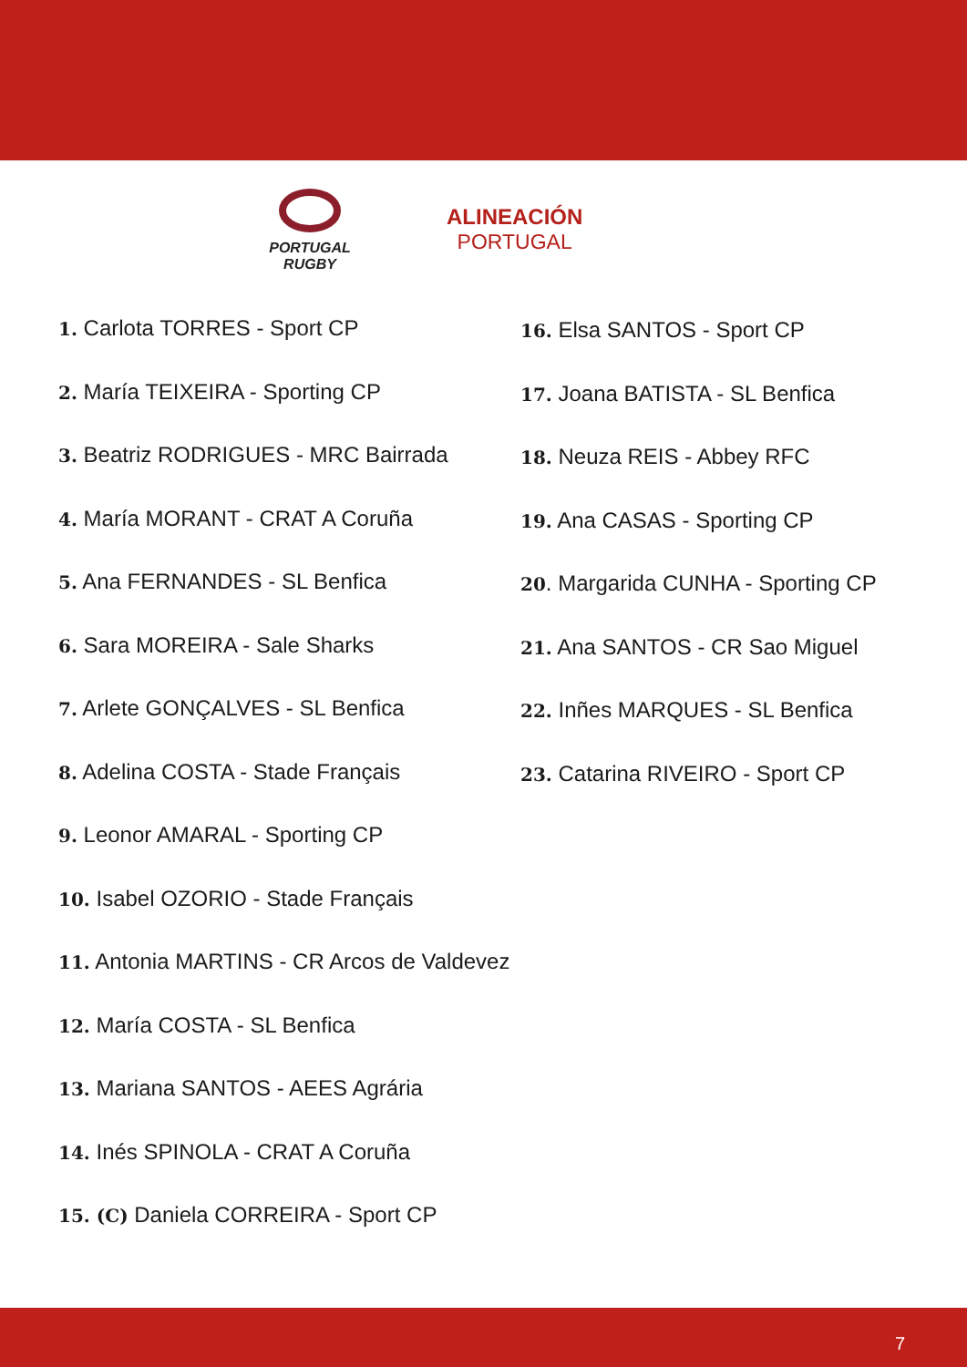PORTUGAL
RUGBY
ALINEACIÓN
PORTUGAL
1. Carlota TORRES - Sport CP
2. María TEIXEIRA - Sporting CP
3. Beatriz RODRIGUES - MRC Bairrada
4. María MORANT - CRAT A Coruña
5. Ana FERNANDES - SL Benfica
6. Sara MOREIRA - Sale Sharks
7. Arlete GONÇALVES - SL Benfica
8. Adelina COSTA - Stade Français
9. Leonor AMARAL - Sporting CP
10. Isabel OZORIO - Stade Français
11. Antonia MARTINS - CR Arcos de Valdevez
12. María COSTA - SL Benfica
13. Mariana SANTOS - AEES Agrária
14. Inés SPINOLA - CRAT A Coruña
15. (C) Daniela CORREIRA - Sport CP
16. Elsa SANTOS - Sport CP
17. Joana BATISTA - SL Benfica
18. Neuza REIS - Abbey RFC
19. Ana CASAS - Sporting CP
20. Margarida CUNHA - Sporting CP
21. Ana SANTOS - CR Sao Miguel
22. Inñes MARQUES - SL Benfica
23. Catarina RIVEIRO - Sport CP
7